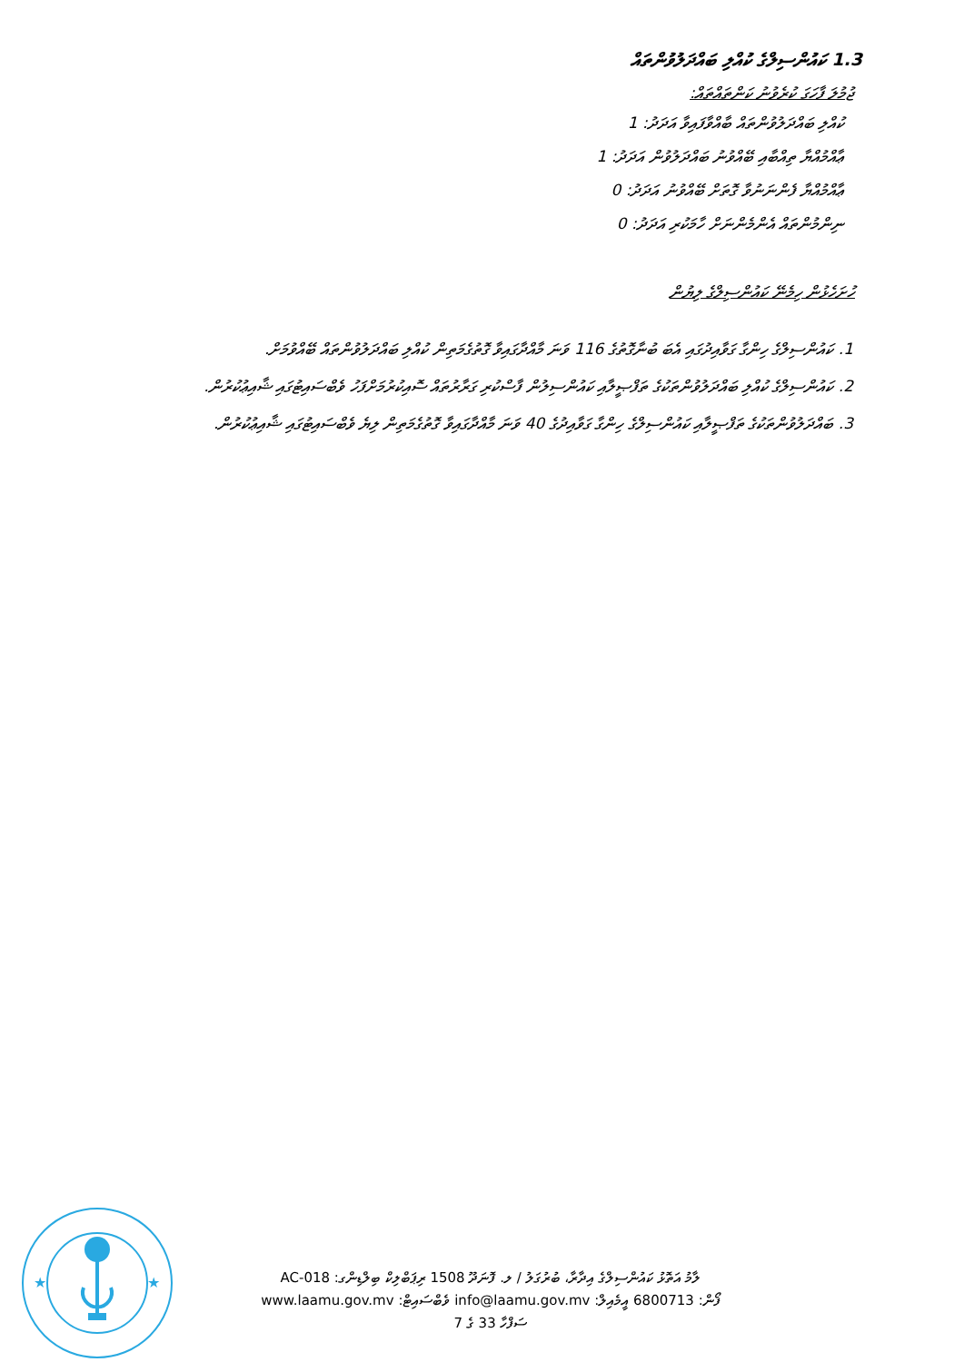1.3 ކައުންސިލްގެ ކުއްލި ބައްދަލުވުންތައް
ޖުމުލަ ފާހަގަ ކުރެވުނު ކަންތައްތައް:
ކުއްލި ބައްދަލުވުންތައް ބާއްވާފައިވާ އަދަދު: 1
ޢާއްމުއްޔާ ތިއްބާއި ބޭއްވުނު ބައްދަލުވުން އަދަދު: 1
ޢާއްމުއްޔާ ފެންނަނުވާ ގޮތަށް ބޭއްވުނު އަދަދު: 0
ނިންމުންތައް އެންމެންނަށް ހާމަކުރި އަދަދު: 0
ހުށަހެޅުން ހިމެނޭ ކައުންސިލްގެ ލިޔުން
1. ކައުންސިލްގެ ހިންގާ ގަވާއިދުގައި އެބަ ބުނާގޮތުގެ 116 ވަނަ މާއްދާގައިވާ ގޮތުގެމަތިން ކުއްލި ބައްދަލުވުންތައް ބޭއްވުމަށް.
2. ކައުންސިލްގެ ކުއްލި ބައްދަލުވުންތަކުގެ ތަފްޞީލާއި ކައުންސިލުން ފާސްކުރި ގަރާރުތައް ސޮއިކުރުމަށްފަހު ވެބްސައިޓުގައި ޝާއިޢުކުރުން.
3. ބައްދަލުވުންތަކުގެ ތަފްޞީލާއި ކައުންސިލްގެ ހިންގާ ގަވާއިދުގެ 40 ވަނަ މާއްދާގައިވާ ގޮތުގެމަތިން ލިޔެ ވެބްސައިޓުގައި ޝާއިޢުކުރުން.
★
★
ލާމު އަތޮޅު ކައުންސިލްގެ އިދާރާ، ބުރުގަލު / ލ. ފޮނަދޫ 1508 ރިޕަބްލިކް ބިލްޑިންގ: AC-018
ފޯން: 6800713 އީމެއިލް: info@laamu.gov.mv ވެބްސައިޓް: www.laamu.gov.mv
ސަފްހާ 33 ގެ 7